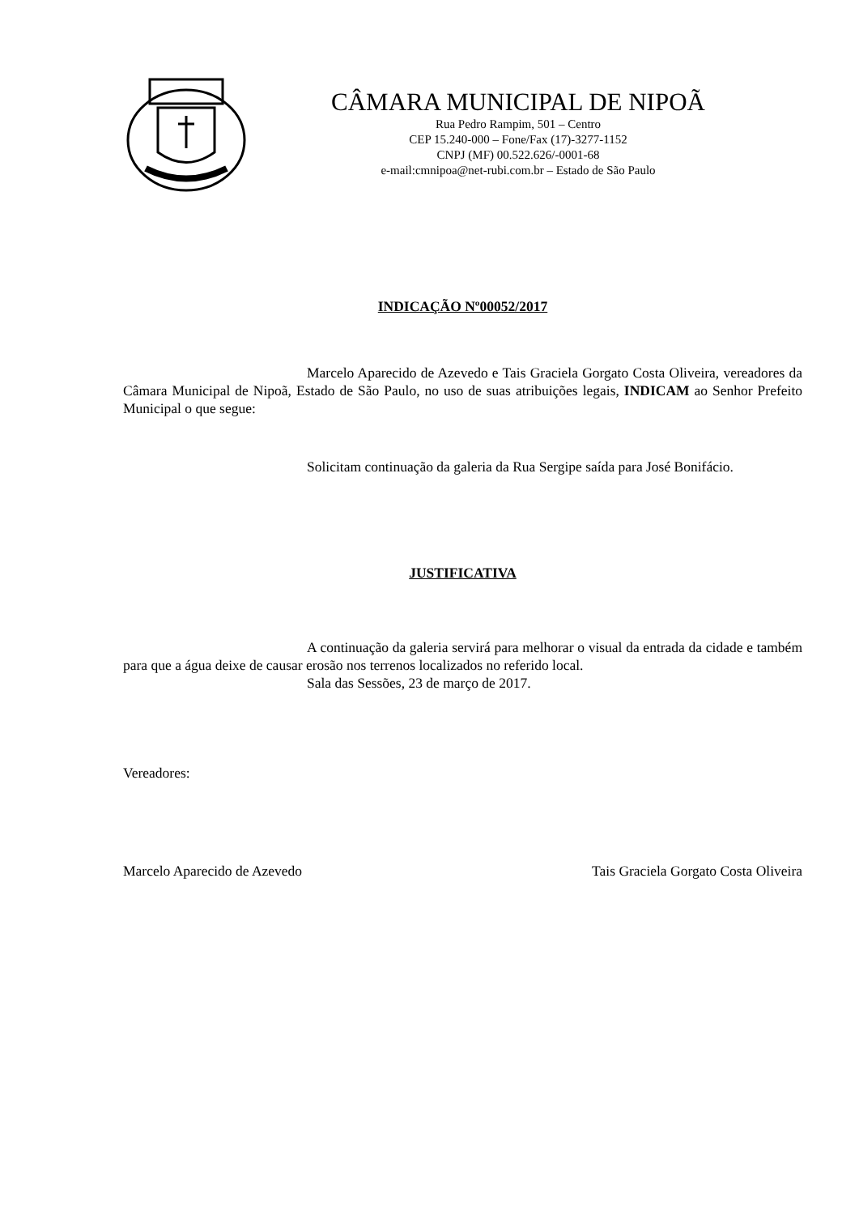CÂMARA MUNICIPAL DE NIPOÃ
Rua Pedro Rampim, 501 – Centro
CEP 15.240-000 – Fone/Fax (17)-3277-1152
CNPJ (MF) 00.522.626/-0001-68
e-mail:cmnipoa@net-rubi.com.br – Estado de São Paulo
INDICAÇÃO Nº00052/2017
Marcelo Aparecido de Azevedo e Tais Graciela Gorgato Costa Oliveira, vereadores da Câmara Municipal de Nipoã, Estado de São Paulo, no uso de suas atribuições legais, INDICAM ao Senhor Prefeito Municipal o que segue:
Solicitam continuação da galeria da Rua Sergipe saída para José Bonifácio.
JUSTIFICATIVA
A continuação da galeria servirá para melhorar o visual da entrada da cidade e também para que a água deixe de causar erosão nos terrenos localizados no referido local.
Sala das Sessões, 23 de março de 2017.
Vereadores:
Marcelo Aparecido de Azevedo Tais Graciela Gorgato Costa Oliveira